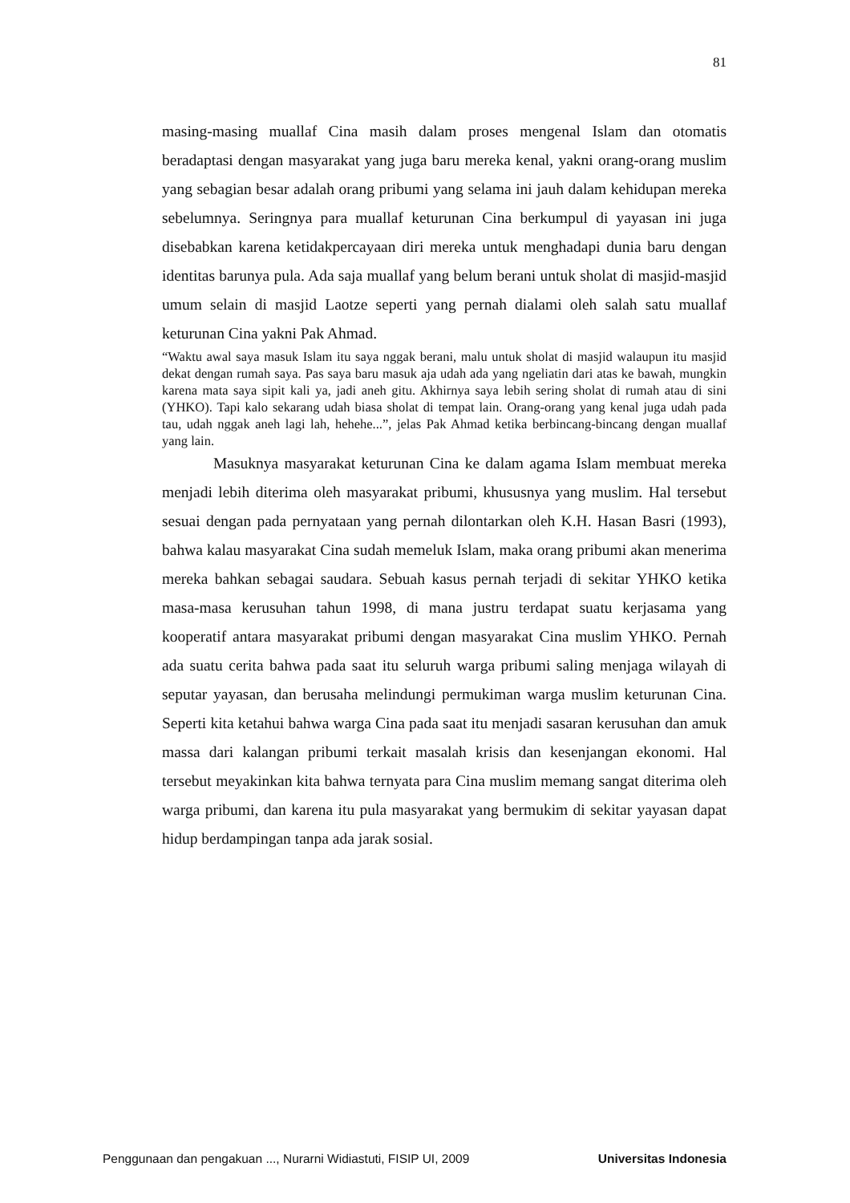81
masing-masing muallaf Cina masih dalam proses mengenal Islam dan otomatis beradaptasi dengan masyarakat yang juga baru mereka kenal, yakni orang-orang muslim yang sebagian besar adalah orang pribumi yang selama ini jauh dalam kehidupan mereka sebelumnya. Seringnya para muallaf keturunan Cina berkumpul di yayasan ini juga disebabkan karena ketidakpercayaan diri mereka untuk menghadapi dunia baru dengan identitas barunya pula. Ada saja muallaf yang belum berani untuk sholat di masjid-masjid umum selain di masjid Laotze seperti yang pernah dialami oleh salah satu muallaf keturunan Cina yakni Pak Ahmad.
“Waktu awal saya masuk Islam itu saya nggak berani, malu untuk sholat di masjid walaupun itu masjid dekat dengan rumah saya. Pas saya baru masuk aja udah ada yang ngeliatin dari atas ke bawah, mungkin karena mata saya sipit kali ya, jadi aneh gitu. Akhirnya saya lebih sering sholat di rumah atau di sini (YHKO). Tapi kalo sekarang udah biasa sholat di tempat lain. Orang-orang yang kenal juga udah pada tau, udah nggak aneh lagi lah, hehehe...”, jelas Pak Ahmad ketika berbincang-bincang dengan muallaf yang lain.
Masuknya masyarakat keturunan Cina ke dalam agama Islam membuat mereka menjadi lebih diterima oleh masyarakat pribumi, khususnya yang muslim. Hal tersebut sesuai dengan pada pernyataan yang pernah dilontarkan oleh K.H. Hasan Basri (1993), bahwa kalau masyarakat Cina sudah memeluk Islam, maka orang pribumi akan menerima mereka bahkan sebagai saudara. Sebuah kasus pernah terjadi di sekitar YHKO ketika masa-masa kerusuhan tahun 1998, di mana justru terdapat suatu kerjasama yang kooperatif antara masyarakat pribumi dengan masyarakat Cina muslim YHKO. Pernah ada suatu cerita bahwa pada saat itu seluruh warga pribumi saling menjaga wilayah di seputar yayasan, dan berusaha melindungi permukiman warga muslim keturunan Cina. Seperti kita ketahui bahwa warga Cina pada saat itu menjadi sasaran kerusuhan dan amuk massa dari kalangan pribumi terkait masalah krisis dan kesenjangan ekonomi. Hal tersebut meyakinkan kita bahwa ternyata para Cina muslim memang sangat diterima oleh warga pribumi, dan karena itu pula masyarakat yang bermukim di sekitar yayasan dapat hidup berdampingan tanpa ada jarak sosial.
Penggunaan dan pengakuan ..., Nurarni Widiastuti, FISIP UI, 2009 Universitas Indonesia